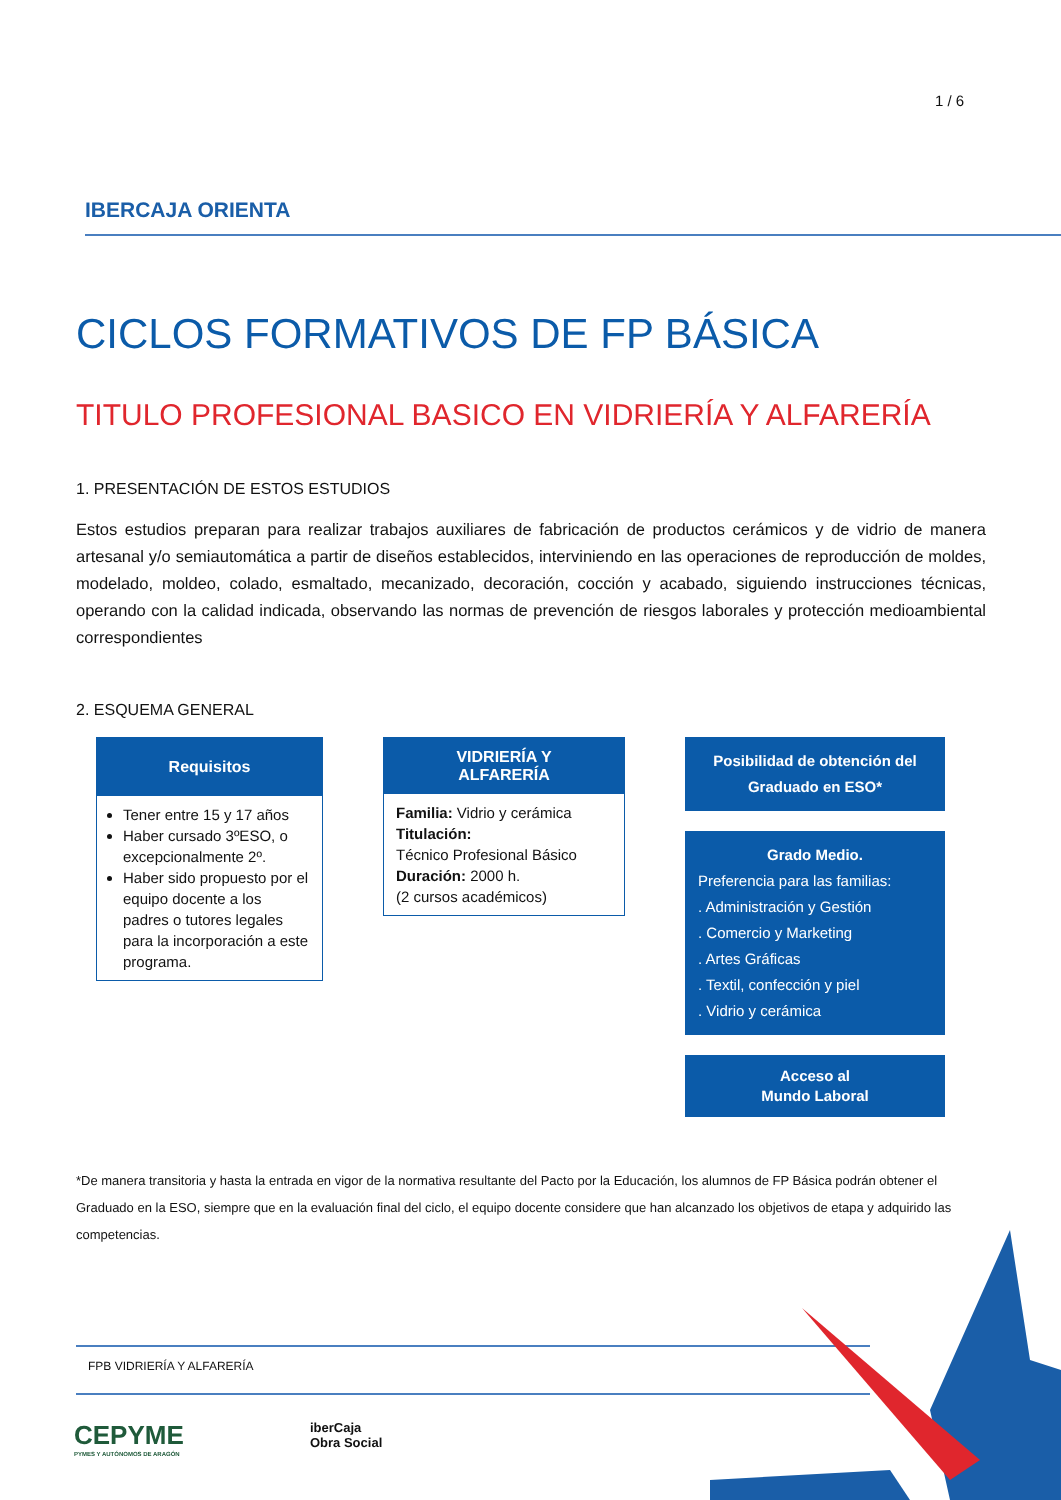1 / 6
IBERCAJA ORIENTA
CICLOS FORMATIVOS DE FP BÁSICA
TITULO PROFESIONAL BASICO EN VIDRIERÍA Y ALFARERÍA
1. PRESENTACIÓN DE ESTOS ESTUDIOS
Estos estudios preparan para realizar trabajos auxiliares de fabricación de productos cerámicos y de vidrio de manera artesanal y/o semiautomática a partir de diseños establecidos, interviniendo en las operaciones de reproducción de moldes, modelado, moldeo, colado, esmaltado, mecanizado, decoración, cocción y acabado, siguiendo instrucciones técnicas, operando con la calidad indicada, observando las normas de prevención de riesgos laborales y protección medioambiental correspondientes
2. ESQUEMA GENERAL
Requisitos
Tener entre 15 y 17 años
Haber cursado 3ºESO, o excepcionalmente 2º.
Haber sido propuesto por el equipo docente a los padres o tutores legales para la incorporación a este programa.
VIDRIERÍA Y
ALFARERÍA
Familia: Vidrio y cerámica
Titulación:
Técnico Profesional Básico
Duración: 2000 h.
(2 cursos académicos)
Posibilidad de obtención del Graduado en ESO*
Grado Medio.
Preferencia para las familias:
. Administración y Gestión
. Comercio y Marketing
. Artes Gráficas
. Textil, confección y piel
. Vidrio y cerámica
Acceso al
Mundo Laboral
*De manera transitoria y hasta la entrada en vigor de la normativa resultante del Pacto por la Educación, los alumnos de FP Básica podrán obtener el Graduado en la ESO, siempre que en la evaluación final del ciclo, el equipo docente considere que han alcanzado los objetivos de etapa y adquirido las competencias.
FPB VIDRIERÍA Y ALFARERÍA
CEPYME
PYMES Y AUTÓNOMOS DE ARAGÓN
iberCaja
Obra Social